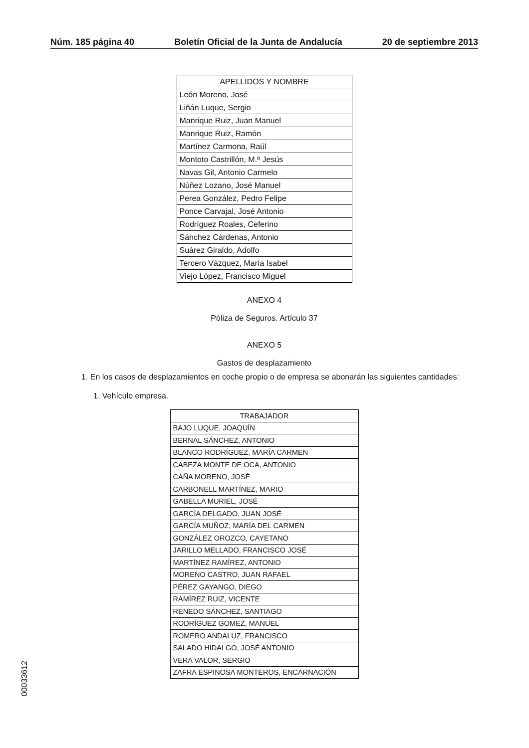Núm. 185 página 40 Boletín Oficial de la Junta de Andalucía 20 de septiembre 2013
| APELLIDOS Y NOMBRE |
| --- |
| León Moreno, José |
| Liñán Luque, Sergio |
| Manrique Ruiz, Juan Manuel |
| Manrique Ruiz, Ramón |
| Martínez Carmona, Raúl |
| Montoto Castrillón, M.ª Jesús |
| Navas Gil, Antonio Carmelo |
| Núñez Lozano, José Manuel |
| Perea González, Pedro Felipe |
| Ponce Carvajal, José Antonio |
| Rodríguez Roales, Ceferino |
| Sánchez Cárdenas, Antonio |
| Suárez Giraldo, Adolfo |
| Tercero Vázquez, María Isabel |
| Viejo López, Francisco Miguel |
ANEXO 4
Póliza de Seguros. Artículo 37
ANEXO 5
Gastos de desplazamiento
1. En los casos de desplazamientos en coche propio o de empresa se abonarán las siguientes cantidades:
1. Vehículo empresa.
| TRABAJADOR |
| --- |
| BAJO LUQUE, JOAQUÍN |
| BERNAL SÁNCHEZ, ANTONIO |
| BLANCO RODRÍGUEZ, MARÍA CARMEN |
| CABEZA MONTE DE OCA, ANTONIO |
| CAÑA MORENO, JOSÉ |
| CARBONELL MARTÍNEZ, MARIO |
| GABELLA MURIEL, JOSÉ |
| GARCÍA DELGADO, JUAN JOSÉ |
| GARCÍA MUÑOZ, MARÍA DEL CARMEN |
| GONZÁLEZ OROZCO, CAYETANO |
| JARILLO MELLADO, FRANCISCO JOSÉ |
| MARTÍNEZ RAMÍREZ, ANTONIO |
| MORENO CASTRO, JUAN RAFAEL |
| PÉREZ GAYANGO, DIEGO |
| RAMÍREZ RUIZ, VICENTE |
| RENEDO SÁNCHEZ, SANTIAGO |
| RODRÍGUEZ GOMEZ, MANUEL |
| ROMERO ANDALUZ, FRANCISCO |
| SALADO HIDALGO, JOSÉ ANTONIO |
| VERA VALOR, SERGIO |
| ZAFRA ESPINOSA MONTEROS, ENCARNACIÓN |
00033612